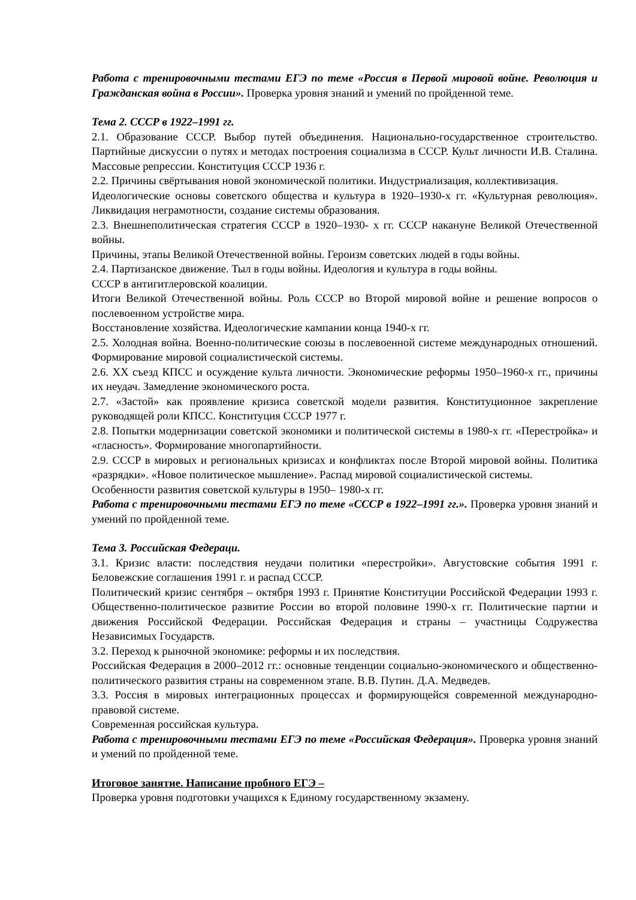Работа с тренировочными тестами ЕГЭ по теме «Россия в Первой мировой войне. Революция и Гражданская война в России». Проверка уровня знаний и умений по пройденной теме.
Тема 2. СССР в 1922–1991 гг.
2.1. Образование СССР. Выбор путей объединения. Национально-государственное строительство. Партийные дискуссии о путях и методах построения социализма в СССР. Культ личности И.В. Сталина. Массовые репрессии. Конституция СССР 1936 г.
2.2. Причины свёртывания новой экономической политики. Индустриализация, коллективизация.
Идеологические основы советского общества и культура в 1920–1930-х гг. «Культурная революция». Ликвидация неграмотности, создание системы образования.
2.3. Внешнеполитическая стратегия СССР в 1920–1930- х гг. СССР накануне Великой Отечественной войны.
Причины, этапы Великой Отечественной войны. Героизм советских людей в годы войны.
2.4. Партизанское движение. Тыл в годы войны. Идеология и культура в годы войны.
СССР в антигитлеровской коалиции.
Итоги Великой Отечественной войны. Роль СССР во Второй мировой войне и решение вопросов о послевоенном устройстве мира.
Восстановление хозяйства. Идеологические кампании конца 1940-х гг.
2.5. Холодная война. Военно-политические союзы в послевоенной системе международных отношений. Формирование мировой социалистической системы.
2.6. XX съезд КПСС и осуждение культа личности. Экономические реформы 1950–1960-х гг., причины их неудач. Замедление экономического роста.
2.7. «Застой» как проявление кризиса советской модели развития. Конституционное закрепление руководящей роли КПСС. Конституция СССР 1977 г.
2.8. Попытки модернизации советской экономики и политической системы в 1980-х гг. «Перестройка» и «гласность». Формирование многопартийности.
2.9. СССР в мировых и региональных кризисах и конфликтах после Второй мировой войны. Политика «разрядки». «Новое политическое мышление». Распад мировой социалистической системы.
Особенности развития советской культуры в 1950– 1980-х гг.
Работа с тренировочными тестами ЕГЭ по теме «СССР в 1922–1991 гг.». Проверка уровня знаний и умений по пройденной теме.
Тема 3. Российская Федераци.
3.1. Кризис власти: последствия неудачи политики «перестройки». Августовские события 1991 г. Беловежские соглашения 1991 г. и распад СССР.
Политический кризис сентября – октября 1993 г. Принятие Конституции Российской Федерации 1993 г. Общественно-политическое развитие России во второй половине 1990-х гг. Политические партии и движения Российской Федерации. Российская Федерация и страны – участницы Содружества Независимых Государств.
3.2. Переход к рыночной экономике: реформы и их последствия.
Российская Федерация в 2000–2012 гг.: основные тенденции социально-экономического и общественно-политического развития страны на современном этапе. В.В. Путин. Д.А. Медведев.
3.3. Россия в мировых интеграционных процессах и формирующейся современной международно-правовой системе.
Современная российская культура.
Работа с тренировочными тестами ЕГЭ по теме «Российская Федерация». Проверка уровня знаний и умений по пройденной теме.
Итоговое занятие. Написание пробного ЕГЭ –
Проверка уровня подготовки учащихся к Единому государственному экзамену.